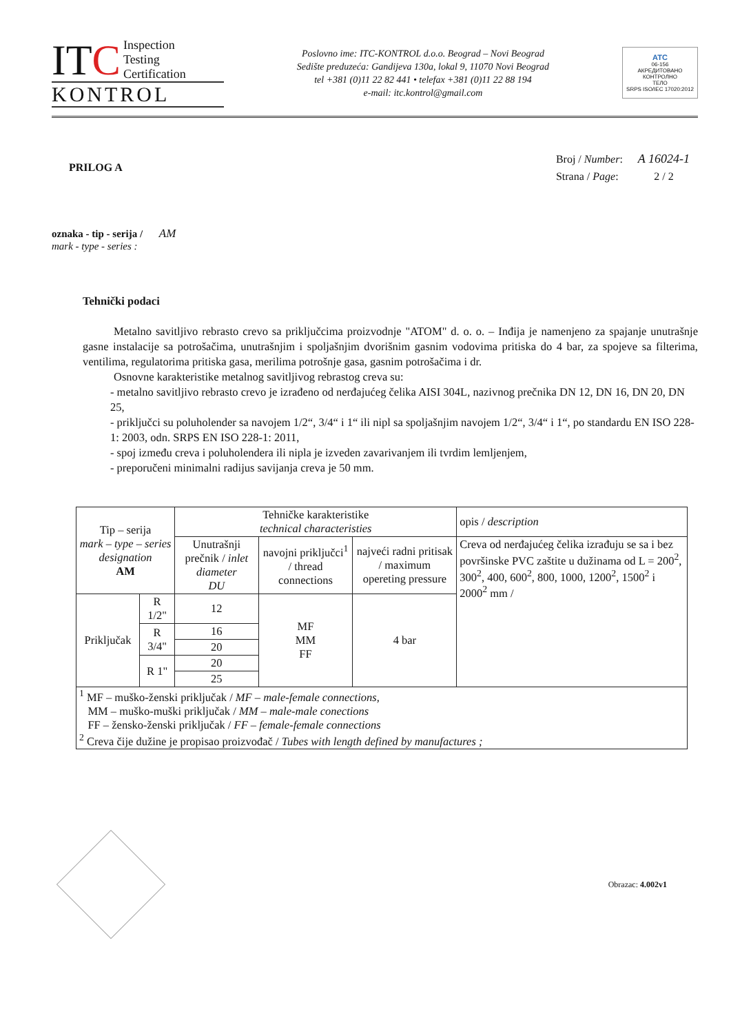ITC Inspection
Testing
Certification
KONTROL
Poslovno ime: ITC-KONTROL d.o.o. Beograd – Novi Beograd
Sedište preduzeća: Gandijeva 130a, lokal 9, 11070 Novi Beograd
tel +381 (0)11 22 82 441 • telefax +381 (0)11 22 88 194
e-mail: itc.kontrol@gmail.com
ATC
06-156
АКРЕДИТОВАНО
КОНТРОЛНО
ТЕЛО
SRPS ISO/IEC 17020:2012
PRILOG A
| Broj / Number : | A 16024-1 |
| Strana / Page : | 2 / 2 |
oznaka - tip - serija / AM
mark - type - series :
Tehnički podaci
Metalno savitljivo rebrasto crevo sa priključcima proizvodnje "ATOM" d. o. o. – Inđija je namenjeno za spajanje unutrašnje gasne instalacije sa potrošačima, unutrašnjim i spoljašnjim dvorišnim gasnim vodovima pritiska do 4 bar, za spojeve sa filterima, ventilima, regulatorima pritiska gasa, merilima potrošnje gasa, gasnim potrošačima i dr.
Osnovne karakteristike metalnog savitljivog rebrastog creva su:
- metalno savitljivo rebrasto crevo je izrađeno od nerđajućeg čelika AISI 304L, nazivnog prečnika DN 12, DN 16, DN 20, DN 25,
- priključci su poluholender sa navojem 1/2“, 3/4“ i 1“ ili nipl sa spoljašnjim navojem 1/2“, 3/4“ i 1“, po standardu EN ISO 228-1: 2003, odn. SRPS EN ISO 228-1: 2011,
- spoj između creva i poluholendera ili nipla je izveden zavarivanjem ili tvrdim lemljenjem,
- preporučeni minimalni radijus savijanja creva je 50 mm.
| Tip – serija mark – type – series designation AM | | Tehničke karakteristike technical characteristies | | | opis / description |
| --- | --- | --- | --- | --- | --- |
| | | Unutrašnji prečnik / inlet diameter DU | navojni priključci<sup>1</sup> / thread connections | najveći radni pritisak / maximum opereting pressure | Creva od nerđajućeg čelika izrađuju se sa i bez površinske PVC zaštite u dužinama od L = 200<sup>2</sup>, 300<sup>2</sup>, 400, 600<sup>2</sup>, 800, 1000, 1200<sup>2</sup>, 1500<sup>2</sup> i 2000<sup>2</sup> mm / |
| Priključak | R 1/2" | 12 | MF MM FF | 4 bar | |
| | R 3/4" | 16 | | | |
| | | 20 | | | |
| | R 1" | 20 | | | |
| | | 25 | | | |
| <sup>1</sup> MF – muško-ženski priključak / MF – male-female connections, MM – muško-muški priključak / MM – male-male conections FF – žensko-ženski priključak / FF – female-female connections <sup>2</sup> Creva čije dužine je propisao proizvođač / Tubes with length defined by manufactures ; | | | | | |
Obrazac: 4.002v1